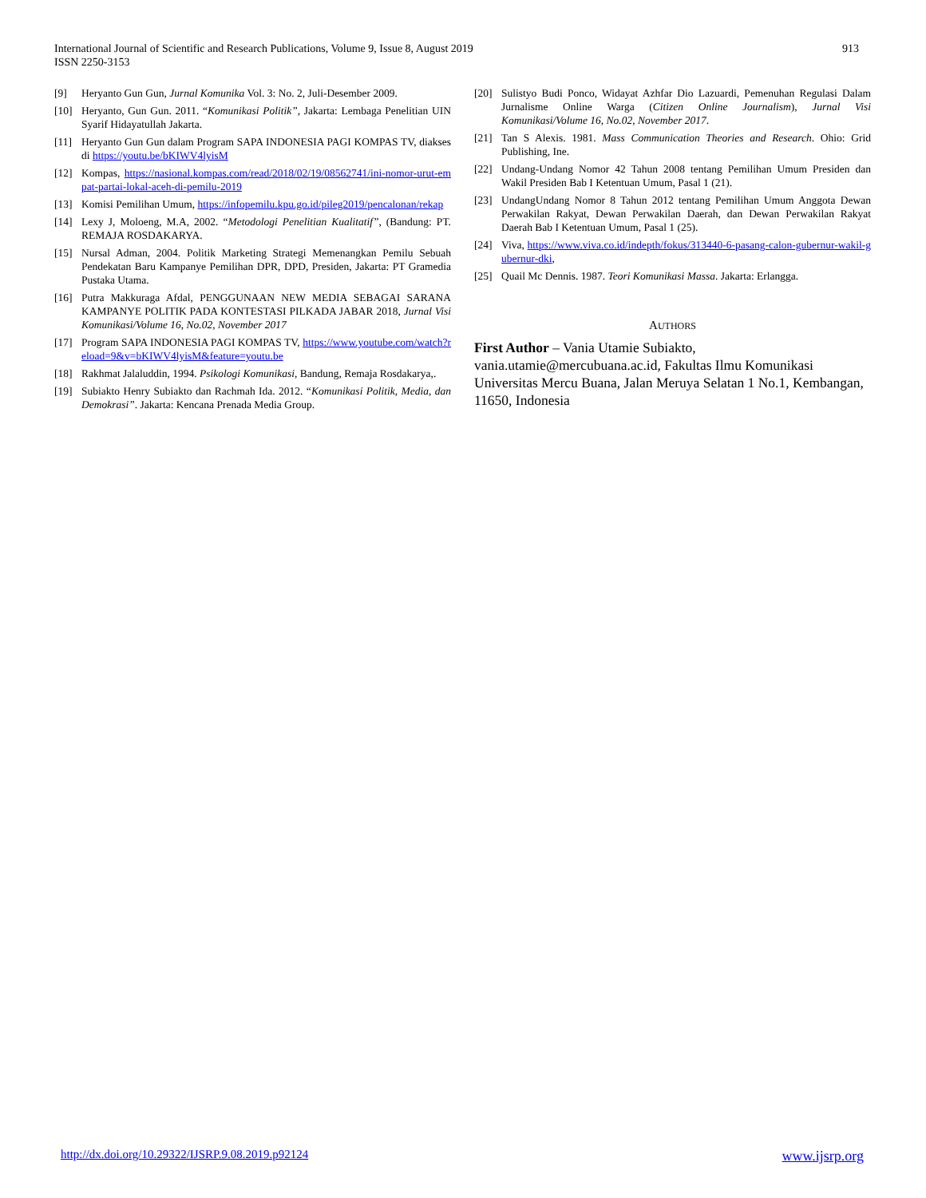913 International Journal of Scientific and Research Publications, Volume 9, Issue 8, August 2019
ISSN 2250-3153
[9] Heryanto Gun Gun, Jurnal Komunika Vol. 3: No. 2, Juli-Desember 2009.
[10] Heryanto, Gun Gun. 2011. “Komunikasi Politik”, Jakarta: Lembaga Penelitian UIN Syarif Hidayatullah Jakarta.
[11] Heryanto Gun Gun dalam Program SAPA INDONESIA PAGI KOMPAS TV, diakses di https://youtu.be/bKIWV4lyisM
[12] Kompas, https://nasional.kompas.com/read/2018/02/19/08562741/ini-nomor-urut-empat-partai-lokal-aceh-di-pemilu-2019
[13] Komisi Pemilihan Umum, https://infopemilu.kpu.go.id/pileg2019/pencalonan/rekap
[14] Lexy J, Moloeng, M.A, 2002. “Metodologi Penelitian Kualitatif”, (Bandung: PT. REMAJA ROSDAKARYA.
[15] Nursal Adman, 2004. Politik Marketing Strategi Memenangkan Pemilu Sebuah Pendekatan Baru Kampanye Pemilihan DPR, DPD, Presiden, Jakarta: PT Gramedia Pustaka Utama.
[16] Putra Makkuraga Afdal, PENGGUNAAN NEW MEDIA SEBAGAI SARANA KAMPANYE POLITIK PADA KONTESTASI PILKADA JABAR 2018, Jurnal Visi Komunikasi/Volume 16, No.02, November 2017
[17] Program SAPA INDONESIA PAGI KOMPAS TV, https://www.youtube.com/watch?reload=9&v=bKIWV4lyisM&feature=youtu.be
[18] Rakhmat Jalaluddin, 1994. Psikologi Komunikasi, Bandung, Remaja Rosdakarya,.
[19] Subiakto Henry Subiakto dan Rachmah Ida. 2012. “Komunikasi Politik, Media, dan Demokrasi”. Jakarta: Kencana Prenada Media Group.
[20] Sulistyo Budi Ponco, Widayat Azhfar Dio Lazuardi, Pemenuhan Regulasi Dalam Jurnalisme Online Warga (Citizen Online Journalism), Jurnal Visi Komunikasi/Volume 16, No.02, November 2017.
[21] Tan S Alexis. 1981. Mass Communication Theories and Research. Ohio: Grid Publishing, Ine.
[22] Undang-Undang Nomor 42 Tahun 2008 tentang Pemilihan Umum Presiden dan Wakil Presiden Bab I Ketentuan Umum, Pasal 1 (21).
[23] UndangUndang Nomor 8 Tahun 2012 tentang Pemilihan Umum Anggota Dewan Perwakilan Rakyat, Dewan Perwakilan Daerah, dan Dewan Perwakilan Rakyat Daerah Bab I Ketentuan Umum, Pasal 1 (25).
[24] Viva, https://www.viva.co.id/indepth/fokus/313440-6-pasang-calon-gubernur-wakil-gubernur-dki,
[25] Quail Mc Dennis. 1987. Teori Komunikasi Massa. Jakarta: Erlangga.
AUTHORS
First Author – Vania Utamie Subiakto, vania.utamie@mercubuana.ac.id, Fakultas Ilmu Komunikasi Universitas Mercu Buana, Jalan Meruya Selatan 1 No.1, Kembangan, 11650, Indonesia
www.ijsrp.org http://dx.doi.org/10.29322/IJSRP.9.08.2019.p92124